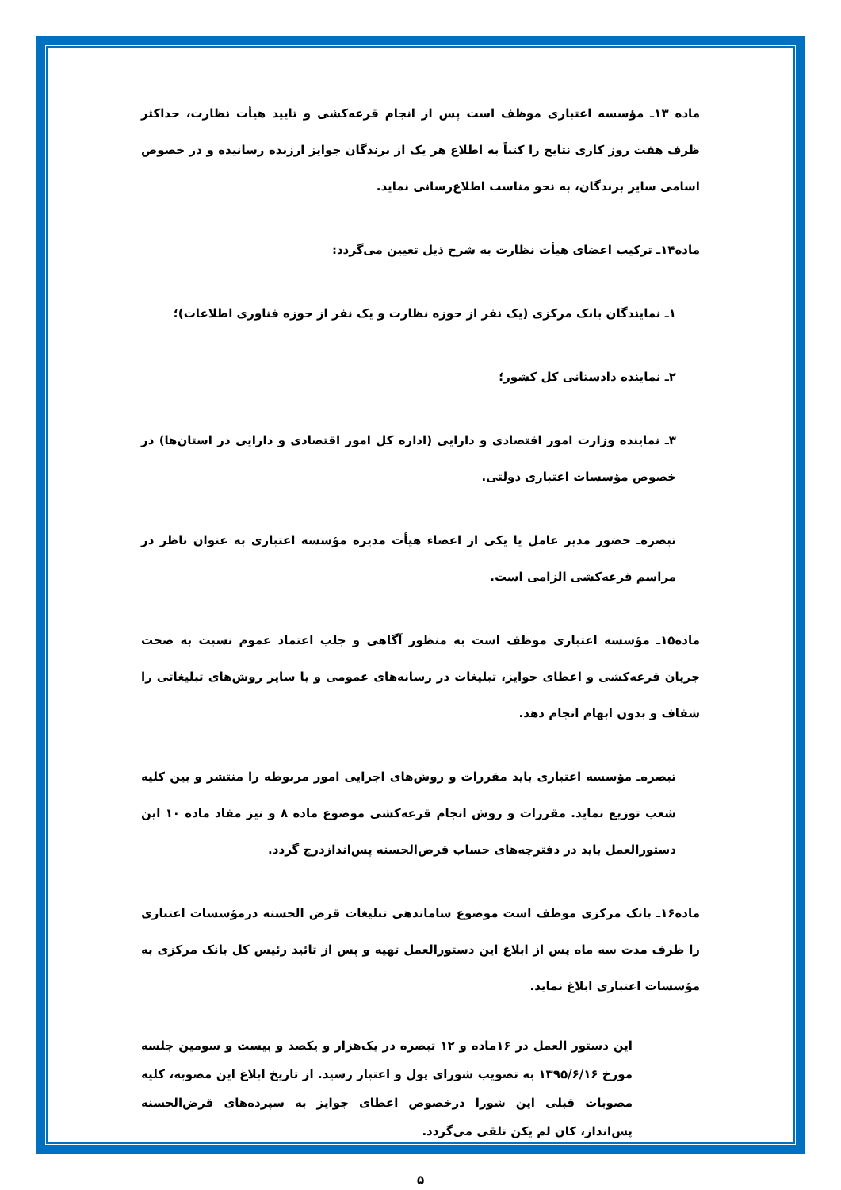ماده ۱۳ـ مؤسسه اعتباری موظف است پس از انجام قرعه‌کشی و تایید هیأت نظارت، حداکثر ظرف هفت روز کاری نتایج را کتباً به اطلاع هر یک از برندگان جوایز ارزنده رسانیده و در خصوص اسامی سایر برندگان، به نحو مناسب اطلاع‌رسانی نماید.
ماده۱۴ـ ترکیب اعضای هیأت نظارت به شرح ذیل تعیین می‌گردد:
۱ـ نمایندگان بانک مرکزی (یک نفر از حوزه نظارت و یک نفر از حوزه فناوری اطلاعات)؛
۲ـ نماینده دادستانی کل کشور؛
۳ـ نماینده وزارت امور اقتصادی و دارایی (اداره کل امور اقتصادی و دارایی در استان‌ها) در خصوص مؤسسات اعتباری دولتی.
تبصره‌ـ حضور مدیر عامل یا یکی از اعضاء هیأت مدیره مؤسسه اعتباری به عنوان ناظر در مراسم قرعه‌کشی الزامی است.
ماده۱۵ـ مؤسسه اعتباری موظف است به منظور آگاهی و جلب اعتماد عموم نسبت به صحت جریان قرعه‌کشی و اعطای جوایز، تبلیغات در رسانه‌های عمومی و یا سایر روش‌های تبلیغاتی را شفاف و بدون ابهام انجام دهد.
تبصره‌ـ مؤسسه اعتباری باید مقررات و روش‌های اجرایی امور مربوطه را منتشر و بین کلیه شعب توزیع نماید. مقررات و روش انجام قرعه‌کشی موضوع ماده ۸ و نیز مفاد ماده ۱۰ این دستورالعمل باید در دفترچه‌های حساب قرض‌الحسنه پس‌اندازدرج گردد.
ماده۱۶ـ بانک مرکزی موظف است موضوع ساماندهی تبلیغات قرض الحسنه درمؤسسات اعتباری را ظرف مدت سه ماه پس از ابلاغ این دستورالعمل تهیه و پس از تائید رئیس کل بانک مرکزی به مؤسسات اعتباری ابلاغ نماید.
این دستور العمل در ۱۶ماده و ۱۲ تبصره در یک‌هزار و یکصد و بیست و سومین جلسه مورخ ۱۳۹۵/۶/۱۶ به تصویب شورای پول و اعتبار رسید. از تاریخ ابلاغ این مصوبه، کلیه مصوبات قبلی این شورا درخصوص اعطای جوایز به سپرده‌های قرض‌الحسنه پس‌انداز، کان لم یکن تلقی می‌گردد.
۵